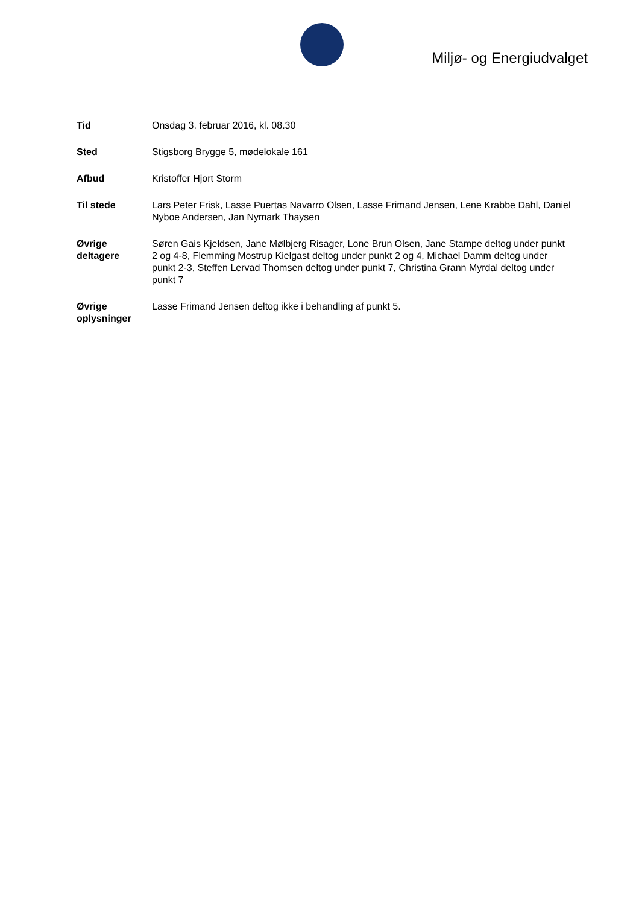Miljø- og Energiudvalget
Tid Onsdag 3. februar 2016, kl. 08.30
Sted Stigsborg Brygge 5, mødelokale 161
Afbud Kristoffer Hjort Storm
Til stede Lars Peter Frisk, Lasse Puertas Navarro Olsen, Lasse Frimand Jensen, Lene Krabbe Dahl, Daniel Nyboe Andersen, Jan Nymark Thaysen
Øvrige deltagere
Søren Gais Kjeldsen, Jane Mølbjerg Risager, Lone Brun Olsen, Jane Stampe deltog under punkt 2 og 4-8, Flemming Mostrup Kielgast deltog under punkt 2 og 4, Michael Damm deltog under punkt 2-3, Steffen Lervad Thomsen deltog under punkt 7, Christina Grann Myrdal deltog under punkt 7
Øvrige oplysninger
Lasse Frimand Jensen deltog ikke i behandling af punkt 5.